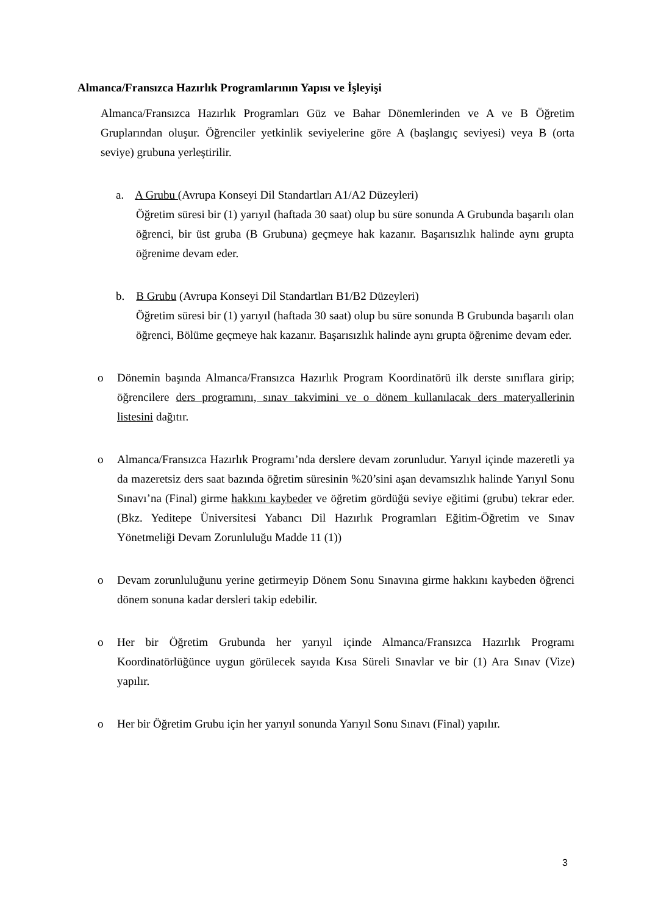Almanca/Fransızca Hazırlık Programlarının Yapısı ve İşleyişi
Almanca/Fransızca Hazırlık Programları Güz ve Bahar Dönemlerinden ve A ve B Öğretim Gruplarından oluşur. Öğrenciler yetkinlik seviyelerine göre A (başlangıç seviyesi) veya B (orta seviye) grubuna yerleştirilir.
a. A Grubu (Avrupa Konseyi Dil Standartları A1/A2 Düzeyleri)
Öğretim süresi bir (1) yarıyıl (haftada 30 saat) olup bu süre sonunda A Grubunda başarılı olan öğrenci, bir üst gruba (B Grubuna) geçmeye hak kazanır. Başarısızlık halinde aynı grupta öğrenime devam eder.
b. B Grubu (Avrupa Konseyi Dil Standartları B1/B2 Düzeyleri)
Öğretim süresi bir (1) yarıyıl (haftada 30 saat) olup bu süre sonunda B Grubunda başarılı olan öğrenci, Bölüme geçmeye hak kazanır. Başarısızlık halinde aynı grupta öğrenime devam eder.
o Dönemin başında Almanca/Fransızca Hazırlık Program Koordinatörü ilk derste sınıflara girip; öğrencilere ders programını, sınav takvimini ve o dönem kullanılacak ders materyallerinin listesini dağıtır.
o Almanca/Fransızca Hazırlık Programı’nda derslere devam zorunludur. Yarıyıl içinde mazeretli ya da mazeretsiz ders saat bazında öğretim süresinin %20’sini aşan devamsızlık halinde Yarıyıl Sonu Sınavı’na (Final) girme hakkını kaybeder ve öğretim gördüğü seviye eğitimi (grubu) tekrar eder. (Bkz. Yeditepe Üniversitesi Yabancı Dil Hazırlık Programları Eğitim-Öğretim ve Sınav Yönetmeliği Devam Zorunluluğu Madde 11 (1))
o Devam zorunluluğunu yerine getirmeyip Dönem Sonu Sınavına girme hakkını kaybeden öğrenci dönem sonuna kadar dersleri takip edebilir.
o Her bir Öğretim Grubunda her yarıyıl içinde Almanca/Fransızca Hazırlık Programı Koordinatörlüğünce uygun görülecek sayıda Kısa Süreli Sınavlar ve bir (1) Ara Sınav (Vize) yapılır.
o Her bir Öğretim Grubu için her yarıyıl sonunda Yarıyıl Sonu Sınavı (Final) yapılır.
3